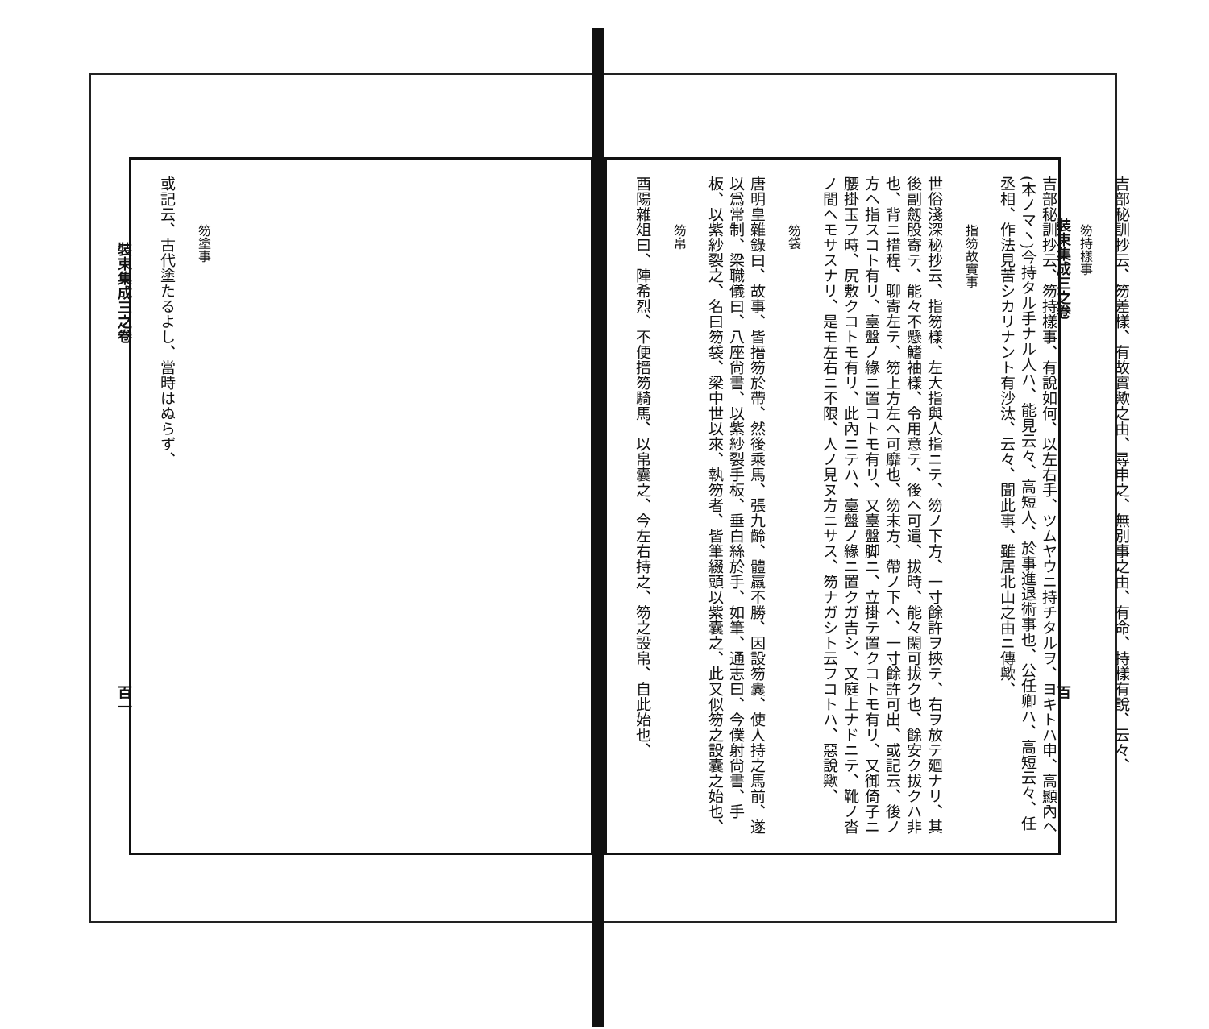裝束集成三之卷
百
吉部秘訓抄云、笏差樣、有故實歟之由、尋申之、無別事之由、有命、持樣有說、云々、
笏持樣事
吉部秘訓抄云、笏持樣事、有說如何、以左右手、ツムヤウニ持チタルヲ、ヨキトハ申、高顯內ヘ(本ノマヽ)今持タル手ナル人ハ、能見云々、高短人、於事進退術事也、公任卿ハ、高短云々、任丞相、作法見苦シカリナント有沙汰、云々、聞此事、雖居北山之由ニ傳歟、
指笏故實事
世俗淺深秘抄云、指笏樣、左大指與人指ニテ、笏ノ下方、一寸餘許ヲ挾テ、右ヲ放テ廻ナリ、其後副劔股寄テ、能々不懸鰭袖樣、令用意テ、後ヘ可遣、拔時、能々閑可拔ク也、餘安ク拔クハ非也、背ニ措程、聊寄左テ、笏上方左ヘ可靡也、笏末方、帶ノ下ヘ、一寸餘許可出、或記云、後ノ方ヘ指スコト有リ、臺盤ノ緣ニ置コトモ有リ、又臺盤脚ニ、立掛テ置クコトモ有リ、又御倚子ニ腰掛玉フ時、尻敷クコトモ有リ、此內ニテハ、臺盤ノ緣ニ置クガ吉シ、又庭上ナドニテ、靴ノ沓ノ間ヘモサスナリ、是モ左右ニ不限、人ノ見ヌ方ニサス、笏ナガシト云フコトハ、惡說歟、
笏袋
唐明皇雜錄曰、故事、皆搢笏於帶、然後乘馬、張九齡、體羸不勝、因設笏囊、使人持之馬前、遂以爲常制、梁職儀曰、八座尙書、以紫紗裂手板、垂白絲於手、如筆、通志曰、今僕射尙書、手板、以紫紗裂之、名曰笏袋、梁中世以來、執笏者、皆筆綴頭以紫囊之、此又似笏之設囊之始也、
笏帛
酉陽雜俎曰、陣希烈、不便搢笏騎馬、以帛囊之、今左右持之、笏之設帛、自此始也、
笏塗事
或記云、古代塗たるよし、當時はぬらず、
裝束集成三之卷
百一